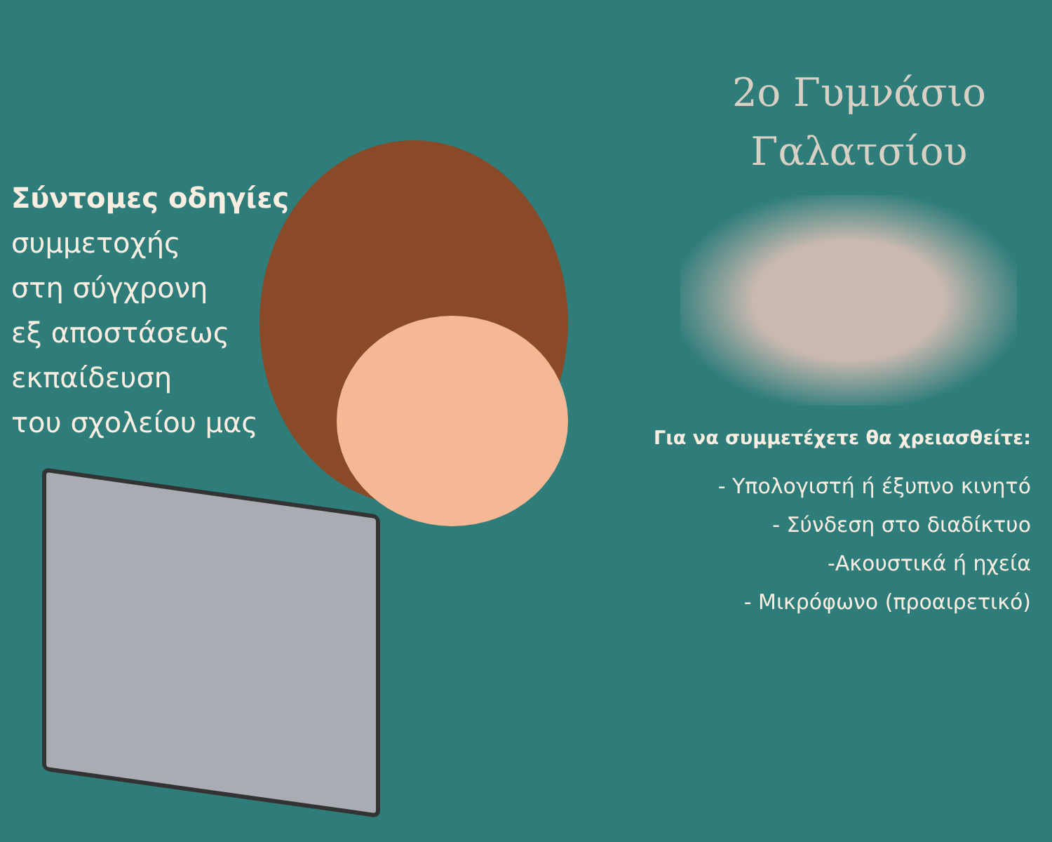Σύντομες οδηγίες
συμμετοχής
στη σύγχρονη
εξ αποστάσεως
εκπαίδευση
του σχολείου μας
2ο Γυμνάσιο
Γαλατσίου
Για να συμμετέχετε θα χρειασθείτε:
- Υπολογιστή ή έξυπνο κινητό
- Σύνδεση στο διαδίκτυο
-Ακουστικά ή ηχεία
- Μικρόφωνο (προαιρετικό)